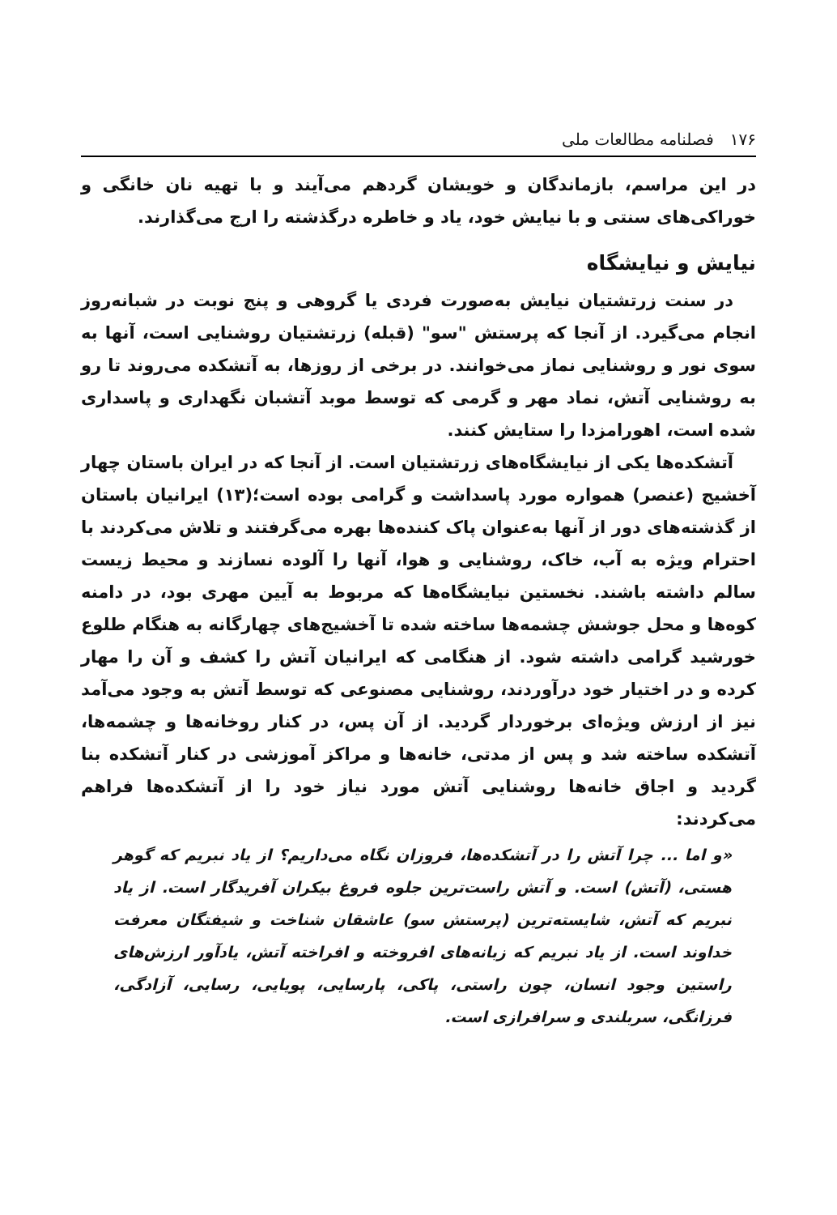۱۷۶ فصلنامه مطالعات ملی
در این مراسم، بازماندگان و خویشان گردهم می‌آیند و با تهیه نان خانگی و خوراکی‌های سنتی و با نیایش خود، یاد و خاطره درگذشته را ارج می‌گذارند.
نیایش و نیایشگاه
در سنت زرتشتیان نیایش به‌صورت فردی یا گروهی و پنج نوبت در شبانه‌روز انجام می‌گیرد. از آنجا که پرستش "سو" (قبله) زرتشتیان روشنایی است، آنها به سوی نور و روشنایی نماز می‌خوانند. در برخی از روزها، به آتشکده می‌روند تا رو به روشنایی آتش، نماد مهر و گرمی که توسط موبد آتشبان نگهداری و پاسداری شده است، اهورامزدا را ستایش کنند.
آتشکده‌ها یکی از نیایشگاه‌های زرتشتیان است. از آنجا که در ایران باستان چهار آخشیج (عنصر) همواره مورد پاسداشت و گرامی بوده است؛(۱۳) ایرانیان باستان از گذشته‌های دور از آنها به‌عنوان پاک کننده‌ها بهره می‌گرفتند و تلاش می‌کردند با احترام ویژه به آب، خاک، روشنایی و هوا، آنها را آلوده نسازند و محیط زیست سالم داشته باشند. نخستین نیایشگاه‌ها که مربوط به آیین مهری بود، در دامنه کوه‌ها و محل جوشش چشمه‌ها ساخته شده تا آخشیج‌های چهارگانه به هنگام طلوع خورشید گرامی داشته شود. از هنگامی که ایرانیان آتش را کشف و آن را مهار کرده و در اختیار خود درآوردند، روشنایی مصنوعی که توسط آتش به وجود می‌آمد نیز از ارزش ویژه‌ای برخوردار گردید. از آن پس، در کنار روخانه‌ها و چشمه‌ها، آتشکده ساخته شد و پس از مدتی، خانه‌ها و مراکز آموزشی در کنار آتشکده بنا گردید و اجاق خانه‌ها روشنایی آتش مورد نیاز خود را از آتشکده‌ها فراهم می‌کردند:
«و اما ... چرا آتش را در آتشکده‌ها، فروزان نگاه می‌داریم؟ از یاد نبریم که گوهر هستی، (آتش) است. و آتش راست‌ترین جلوه فروغ بیکران آفریدگار است. از یاد نبریم که آتش، شایسته‌ترین (پرستش سو) عاشقان شناخت و شیفتگان معرفت خداوند است. از یاد نبریم که زبانه‌های افروخته و افراخته آتش، یادآور ارزش‌های راستین وجود انسان، چون راستی، پاکی، پارسایی، پویایی، رسایی، آزادگی، فرزانگی، سربلندی و سرافرازی است.